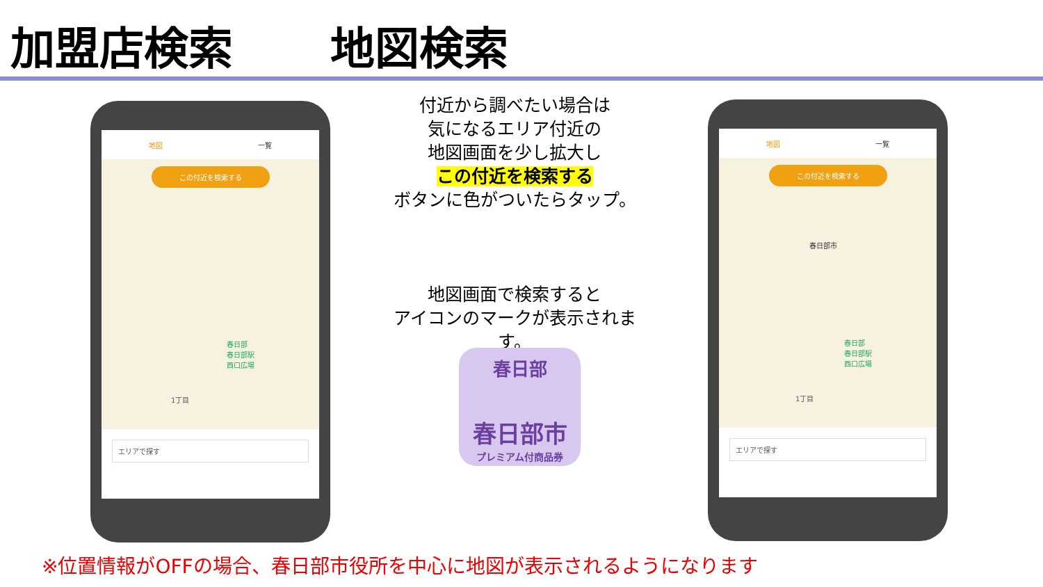加盟店検索 地図検索
地図 一覧
この付近を検索する
春日部
春日部駅
西口広場
1丁目
エリアで探す
付近から調べたい場合は
気になるエリア付近の
地図画面を少し拡大し
この付近を検索する
ボタンに色がついたらタップ。
地図画面で検索すると
アイコンのマークが表示されます。
春日部
春日部市
プレミアム付商品券
地図 一覧
この付近を検索する
春日部市
春日部
春日部駅
西口広場
1丁目
エリアで探す
※位置情報がOFFの場合、春日部市役所を中心に地図が表示されるようになります